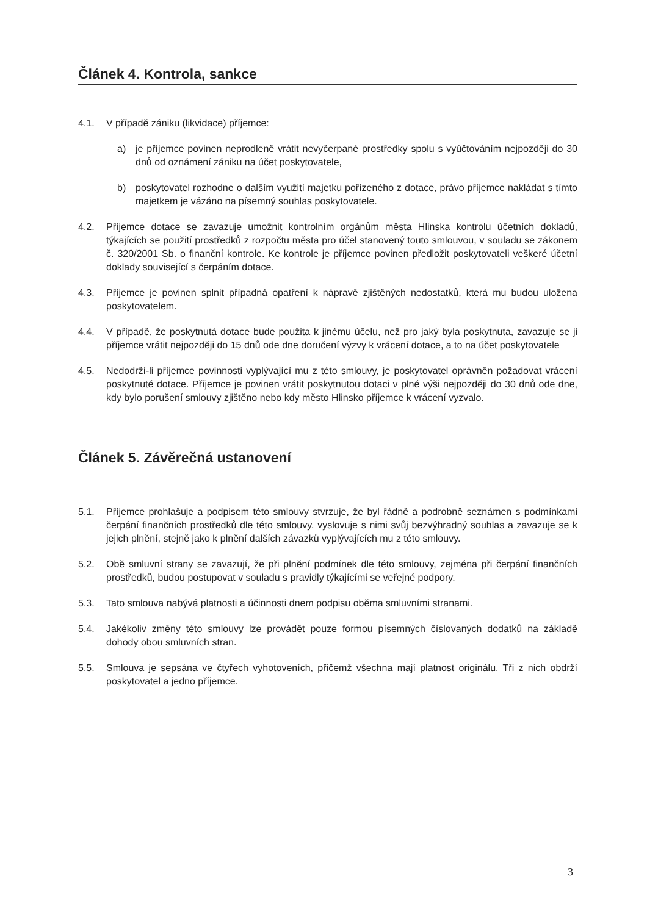Článek 4. Kontrola, sankce
4.1. V případě zániku (likvidace) příjemce:
a) je příjemce povinen neprodleně vrátit nevyčerpané prostředky spolu s vyúčtováním nejpozději do 30 dnů od oznámení zániku na účet poskytovatele,
b) poskytovatel rozhodne o dalším využití majetku pořízeného z dotace, právo příjemce nakládat s tímto majetkem je vázáno na písemný souhlas poskytovatele.
4.2. Příjemce dotace se zavazuje umožnit kontrolním orgánům města Hlinska kontrolu účetních dokladů, týkajících se použití prostředků z rozpočtu města pro účel stanovený touto smlouvou, v souladu se zákonem č. 320/2001 Sb. o finanční kontrole. Ke kontrole je příjemce povinen předložit poskytovateli veškeré účetní doklady související s čerpáním dotace.
4.3. Příjemce je povinen splnit případná opatření k nápravě zjištěných nedostatků, která mu budou uložena poskytovatelem.
4.4. V případě, že poskytnutá dotace bude použita k jinému účelu, než pro jaký byla poskytnuta, zavazuje se ji příjemce vrátit nejpozději do 15 dnů ode dne doručení výzvy k vrácení dotace, a to na účet poskytovatele
4.5. Nedodrží-li příjemce povinnosti vyplývající mu z této smlouvy, je poskytovatel oprávněn požadovat vrácení poskytnuté dotace. Příjemce je povinen vrátit poskytnutou dotaci v plné výši nejpozději do 30 dnů ode dne, kdy bylo porušení smlouvy zjištěno nebo kdy město Hlinsko příjemce k vrácení vyzvalo.
Článek 5. Závěrečná ustanovení
5.1. Příjemce prohlašuje a podpisem této smlouvy stvrzuje, že byl řádně a podrobně seznámen s podmínkami čerpání finančních prostředků dle této smlouvy, vyslovuje s nimi svůj bezvýhradný souhlas a zavazuje se k jejich plnění, stejně jako k plnění dalších závazků vyplývajících mu z této smlouvy.
5.2. Obě smluvní strany se zavazují, že při plnění podmínek dle této smlouvy, zejména při čerpání finančních prostředků, budou postupovat v souladu s pravidly týkajícími se veřejné podpory.
5.3. Tato smlouva nabývá platnosti a účinnosti dnem podpisu oběma smluvními stranami.
5.4. Jakékoliv změny této smlouvy lze provádět pouze formou písemných číslovaných dodatků na základě dohody obou smluvních stran.
5.5. Smlouva je sepsána ve čtyřech vyhotoveních, přičemž všechna mají platnost originálu. Tři z nich obdrží poskytovatel a jedno příjemce.
3